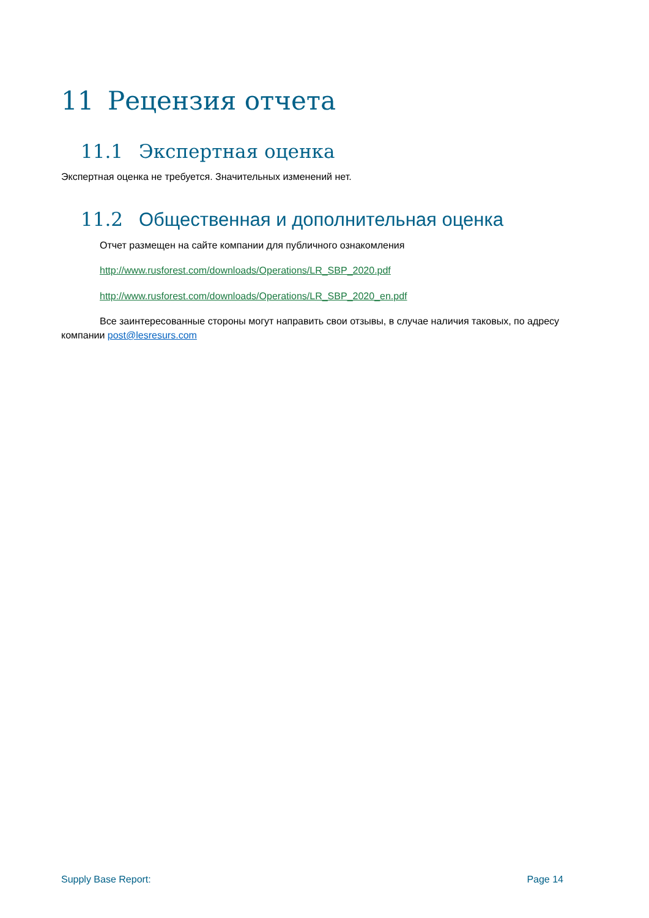11 Рецензия отчета
11.1 Экспертная оценка
Экспертная оценка не требуется. Значительных изменений нет.
11.2 Общественная и дополнительная оценка
Отчет размещен на сайте компании для публичного ознакомления
http://www.rusforest.com/downloads/Operations/LR_SBP_2020.pdf
http://www.rusforest.com/downloads/Operations/LR_SBP_2020_en.pdf
Все заинтересованные стороны могут направить свои отзывы, в случае наличия таковых, по адресу компании post@lesresurs.com
Supply Base Report: Page 14